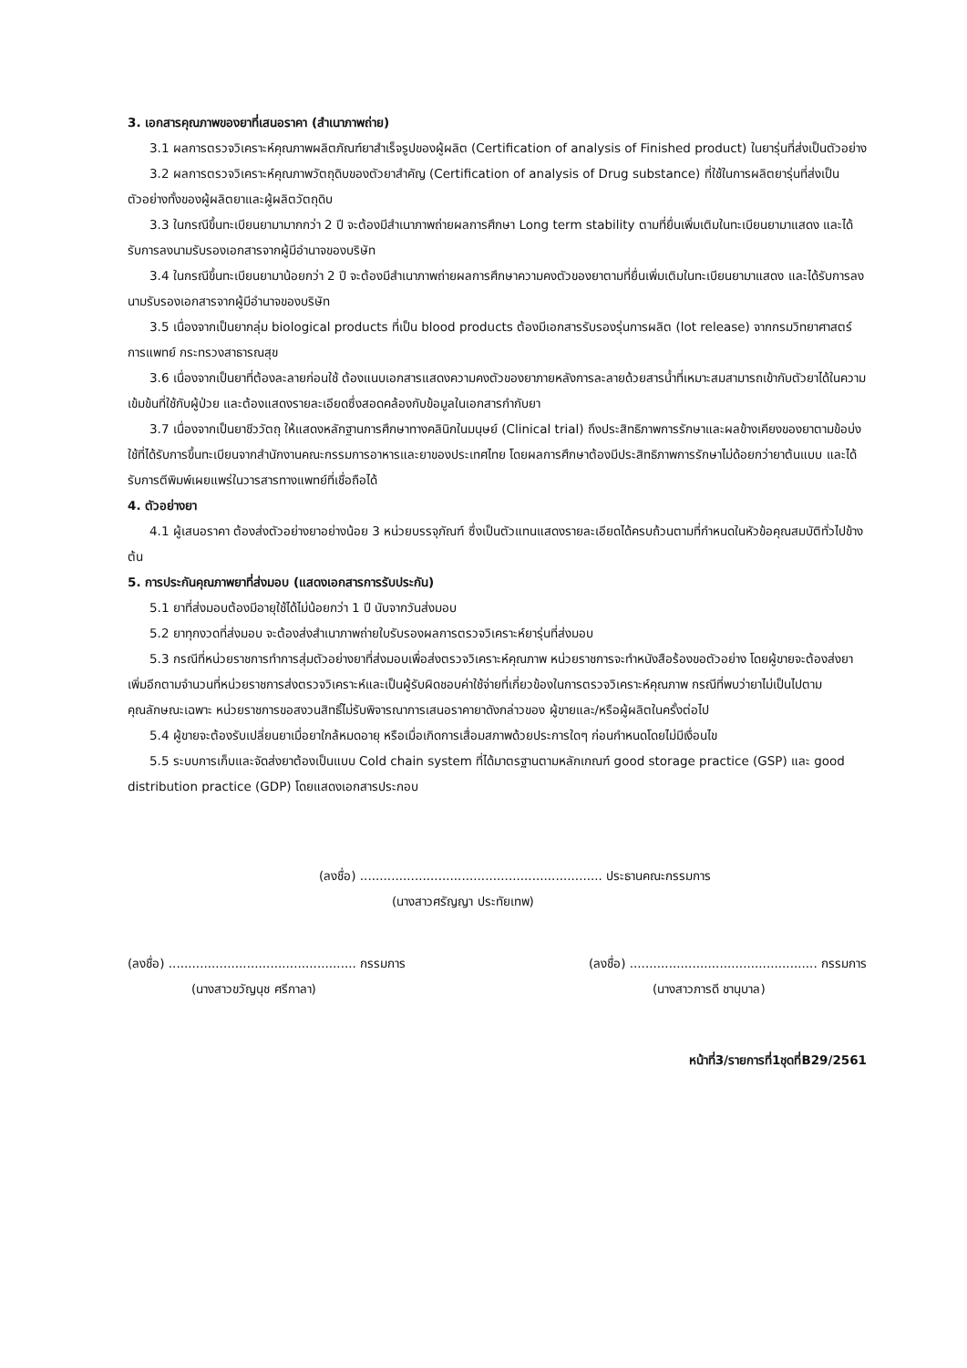3. เอกสารคุณภาพของยาที่เสนอราคา (สำเนาภาพถ่าย)
3.1 ผลการตรวจวิเคราะห์คุณภาพผลิตภัณฑ์ยาสำเร็จรูปของผู้ผลิต (Certification of analysis of Finished product) ในยารุ่นที่ส่งเป็นตัวอย่าง
3.2 ผลการตรวจวิเคราะห์คุณภาพวัตถุดิบของตัวยาสำคัญ (Certification of analysis of Drug substance) ที่ใช้ในการผลิตยารุ่นที่ส่งเป็นตัวอย่างทั้งของผู้ผลิตยาและผู้ผลิตวัตถุดิบ
3.3 ในกรณีขึ้นทะเบียนยามามากกว่า 2 ปี จะต้องมีสำเนาภาพถ่ายผลการศึกษา Long term stability ตามที่ยื่นเพิ่มเติมในทะเบียนยามาแสดง และได้รับการลงนามรับรองเอกสารจากผู้มีอำนาจของบริษัท
3.4 ในกรณีขึ้นทะเบียนยามาน้อยกว่า 2 ปี จะต้องมีสำเนาภาพถ่ายผลการศึกษาความคงตัวของยาตามที่ยื่นเพิ่มเติมในทะเบียนยามาแสดง และได้รับการลงนามรับรองเอกสารจากผู้มีอำนาจของบริษัท
3.5 เนื่องจากเป็นยากลุ่ม biological products ที่เป็น blood products ต้องมีเอกสารรับรองรุ่นการผลิต (lot release) จากกรมวิทยาศาสตร์การแพทย์ กระทรวงสาธารณสุข
3.6 เนื่องจากเป็นยาที่ต้องละลายก่อนใช้ ต้องแนบเอกสารแสดงความคงตัวของยาภายหลังการละลายด้วยสารน้ำที่เหมาะสมสามารถเข้ากับตัวยาได้ในความเข้มข้นที่ใช้กับผู้ป่วย และต้องแสดงรายละเอียดซึ่งสอดคล้องกับข้อมูลในเอกสารกำกับยา
3.7 เนื่องจากเป็นยาชีววัตถุ ให้แสดงหลักฐานการศึกษาทางคลินิกในมนุษย์ (Clinical trial) ถึงประสิทธิภาพการรักษาและผลข้างเคียงของยาตามข้อบ่งใช้ที่ได้รับการขึ้นทะเบียนจากสำนักงานคณะกรรมการอาหารและยาของประเทศไทย โดยผลการศึกษาต้องมีประสิทธิภาพการรักษาไม่ด้อยกว่ายาต้นแบบ และได้รับการตีพิมพ์เผยแพร่ในวารสารทางแพทย์ที่เชื่อถือได้
4. ตัวอย่างยา
4.1 ผู้เสนอราคา ต้องส่งตัวอย่างยาอย่างน้อย 3 หน่วยบรรจุภัณฑ์ ซึ่งเป็นตัวแทนแสดงรายละเอียดได้ครบถ้วนตามที่กำหนดในหัวข้อคุณสมบัติทั่วไปข้างต้น
5. การประกันคุณภาพยาที่ส่งมอบ (แสดงเอกสารการรับประกัน)
5.1 ยาที่ส่งมอบต้องมีอายุใช้ได้ไม่น้อยกว่า 1 ปี นับจากวันส่งมอบ
5.2 ยาทุกงวดที่ส่งมอบ จะต้องส่งสำเนาภาพถ่ายใบรับรองผลการตรวจวิเคราะห์ยารุ่นที่ส่งมอบ
5.3 กรณีที่หน่วยราชการทำการสุ่มตัวอย่างยาที่ส่งมอบเพื่อส่งตรวจวิเคราะห์คุณภาพ หน่วยราชการจะทำหนังสือร้องขอตัวอย่าง โดยผู้ขายจะต้องส่งยาเพิ่มอีกตามจำนวนที่หน่วยราชการส่งตรวจวิเคราะห์และเป็นผู้รับผิดชอบค่าใช้จ่ายที่เกี่ยวข้องในการตรวจวิเคราะห์คุณภาพ กรณีที่พบว่ายาไม่เป็นไปตามคุณลักษณะเฉพาะ หน่วยราชการขอสงวนสิทธิ์ไม่รับพิจารณาการเสนอราคายาดังกล่าวของ ผู้ขายและ/หรือผู้ผลิตในครั้งต่อไป
5.4 ผู้ขายจะต้องรับเปลี่ยนยาเมื่อยาใกล้หมดอายุ หรือเมื่อเกิดการเสื่อมสภาพด้วยประการใดๆ ก่อนกำหนดโดยไม่มีเงื่อนไข
5.5 ระบบการเก็บและจัดส่งยาต้องเป็นแบบ Cold chain system ที่ได้มาตรฐานตามหลักเกณฑ์ good storage practice (GSP) และ good distribution practice (GDP) โดยแสดงเอกสารประกอบ
(ลงชื่อ) .............................................................. ประธานคณะกรรมการ
(นางสาวศรัญญา ประทัยเทพ)
(ลงชื่อ) ................................................ กรรมการ
(นางสาวขวัญนุช ศรีกาลา)
(ลงชื่อ) ................................................ กรรมการ
(นางสาวภารดี ชานุบาล)
หน้าที่3/รายการที่1ชุดที่B29/2561